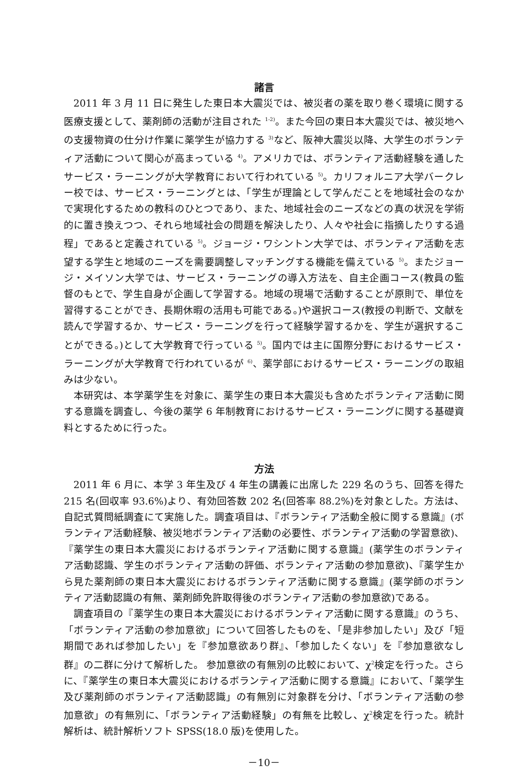諸言
2011 年 3 月 11 日に発生した東日本大震災では、被災者の薬を取り巻く環境に関する医療支援として、薬剤師の活動が注目された <sup>1-2)</sup>。また今回の東日本大震災では、被災地への支援物資の仕分け作業に薬学生が協力する <sup>3)</sup>など、阪神大震災以降、大学生のボランティア活動について関心が高まっている <sup>4)</sup>。アメリカでは、ボランティア活動経験を通したサービス・ラーニングが大学教育において行われている <sup>5)</sup>。カリフォルニア大学バークレー校では、サービス・ラーニングとは、「学生が理論として学んだことを地域社会のなかで実現化するための教科のひとつであり、また、地域社会のニーズなどの真の状況を学術的に置き換えつつ、それら地域社会の問題を解決したり、人々や社会に指摘したりする過程」であると定義されている <sup>5)</sup>。ジョージ・ワシントン大学では、ボランティア活動を志望する学生と地域のニーズを需要調整しマッチングする機能を備えている <sup>5)</sup>。またジョージ・メイソン大学では、サービス・ラーニングの導入方法を、自主企画コース(教員の監督のもとで、学生自身が企画して学習する。地域の現場で活動することが原則で、単位を習得することができ、長期休暇の活用も可能である。)や選択コース(教授の判断で、文献を読んで学習するか、サービス・ラーニングを行って経験学習するかを、学生が選択することができる。)として大学教育で行っている <sup>5)</sup>。国内では主に国際分野におけるサービス・ラーニングが大学教育で行われているが <sup>6)</sup>、薬学部におけるサービス・ラーニングの取組みは少ない。
本研究は、本学薬学生を対象に、薬学生の東日本大震災も含めたボランティア活動に関する意識を調査し、今後の薬学 6 年制教育におけるサービス・ラーニングに関する基礎資料とするために行った。
方法
2011 年 6 月に、本学 3 年生及び 4 年生の講義に出席した 229 名のうち、回答を得た 215 名(回収率 93.6%)より、有効回答数 202 名(回答率 88.2%)を対象とした。方法は、自記式質問紙調査にて実施した。調査項目は、『ボランティア活動全般に関する意識』(ボランティア活動経験、被災地ボランティア活動の必要性、ボランティア活動の学習意欲)、『薬学生の東日本大震災におけるボランティア活動に関する意識』(薬学生のボランティア活動認識、学生のボランティア活動の評価、ボランティア活動の参加意欲)、『薬学生から見た薬剤師の東日本大震災におけるボランティア活動に関する意識』(薬学師のボランティア活動認識の有無、薬剤師免許取得後のボランティア活動の参加意欲)である。
調査項目の『薬学生の東日本大震災におけるボランティア活動に関する意識』のうち、「ボランティア活動の参加意欲」について回答したものを、「是非参加したい」及び「短期間であれば参加したい」を『参加意欲あり群』、「参加したくない」を『参加意欲なし群』の二群に分けて解析した。 参加意欲の有無別の比較において、χ<sup>2</sup>検定を行った。さらに、『薬学生の東日本大震災におけるボランティア活動に関する意識』において、「薬学生及び薬剤師のボランティア活動認識」の有無別に対象群を分け、「ボランティア活動の参加意欲」の有無別に、「ボランティア活動経験」の有無を比較し、χ<sup>2</sup>検定を行った。統計解析は、統計解析ソフト SPSS(18.0 版)を使用した。
－10－